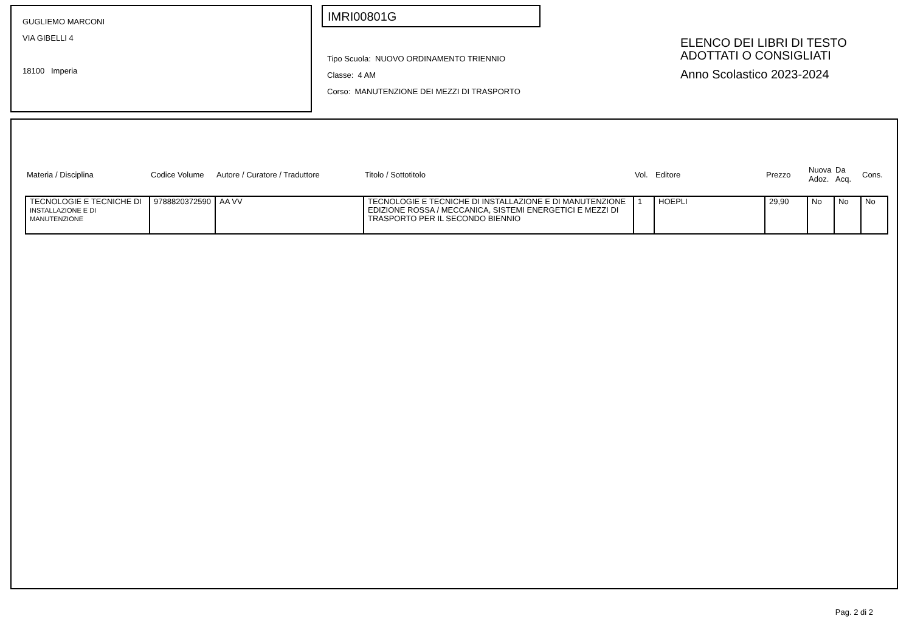GUGLIEMO MARCONI
VIA GIBELLI 4
18100 Imperia
IMRI00801G
Tipo Scuola: NUOVO ORDINAMENTO TRIENNIO
Classe: 4 AM
Corso: MANUTENZIONE DEI MEZZI DI TRASPORTO
ELENCO DEI LIBRI DI TESTO
ADOTTATI O CONSIGLIATI
Anno Scolastico 2023-2024
| Materia / Disciplina | Codice Volume | Autore / Curatore / Traduttore | Titolo / Sottotitolo | Vol. | Editore | Prezzo | Nuova Adoz. | Da Acq. | Cons. |
| --- | --- | --- | --- | --- | --- | --- | --- | --- | --- |
| TECNOLOGIE E TECNICHE DI INSTALLAZIONE E DI MANUTENZIONE | 9788820372590 | AA VV | TECNOLOGIE E TECNICHE DI INSTALLAZIONE E DI MANUTENZIONE EDIZIONE ROSSA / MECCANICA, SISTEMI ENERGETICI E MEZZI DI TRASPORTO PER IL SECONDO BIENNIO | 1 | HOEPLI | 29,90 | No | No | No |
Pag. 2 di 2